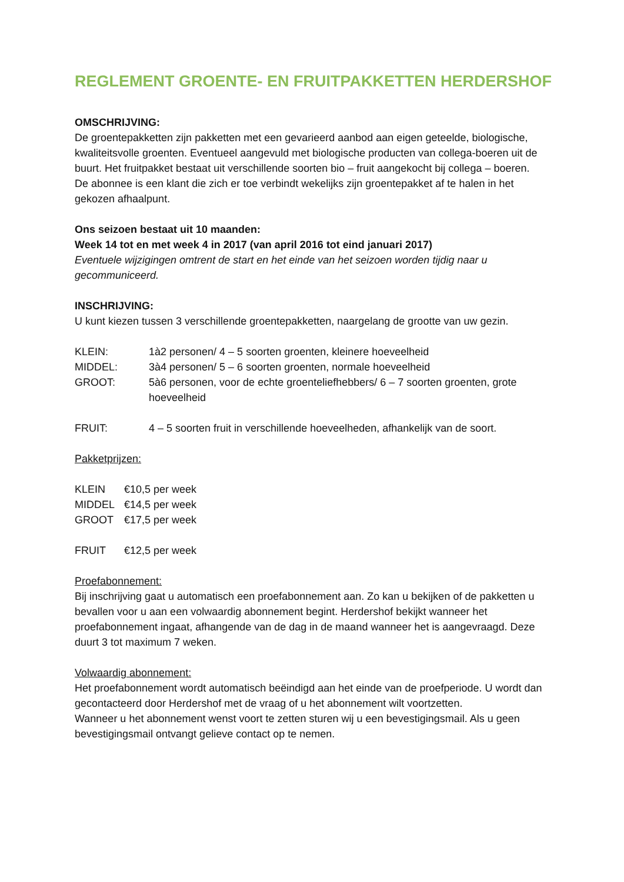REGLEMENT GROENTE- EN FRUITPAKKETTEN HERDERSHOF
OMSCHRIJVING:
De groentepakketten zijn pakketten met een gevarieerd aanbod aan eigen geteelde, biologische, kwaliteitsvolle groenten. Eventueel aangevuld met biologische producten van collega-boeren uit de buurt. Het fruitpakket bestaat uit verschillende soorten bio – fruit aangekocht bij collega – boeren.
De abonnee is een klant die zich er toe verbindt wekelijks zijn groentepakket af te halen in het gekozen afhaalpunt.
Ons seizoen bestaat uit 10 maanden:
Week 14 tot en met week 4 in 2017 (van april 2016 tot eind januari 2017)
Eventuele wijzigingen omtrent de start en het einde van het seizoen worden tijdig naar u gecommuniceerd.
INSCHRIJVING:
U kunt kiezen tussen 3 verschillende groentepakketten, naargelang de grootte van uw gezin.
| KLEIN: | 1à2 personen/ 4 – 5 soorten groenten, kleinere hoeveelheid |
| MIDDEL: | 3à4 personen/ 5 – 6 soorten groenten, normale hoeveelheid |
| GROOT: | 5à6 personen, voor de echte groenteliefhebbers/ 6 – 7 soorten groenten, grote hoeveelheid |
| FRUIT: | 4 – 5 soorten fruit in verschillende hoeveelheden, afhankelijk van de soort. |
Pakketprijzen:
| KLEIN | €10,5 per week |
| MIDDEL | €14,5 per week |
| GROOT | €17,5 per week |
| FRUIT | €12,5 per week |
Proefabonnement:
Bij inschrijving gaat u automatisch een proefabonnement aan. Zo kan u bekijken of de pakketten u bevallen voor u aan een volwaardig abonnement begint. Herdershof bekijkt wanneer het proefabonnement ingaat, afhangende van de dag in de maand wanneer het is aangevraagd. Deze duurt 3 tot maximum 7 weken.
Volwaardig abonnement:
Het proefabonnement wordt automatisch beëindigd aan het einde van de proefperiode. U wordt dan gecontacteerd door Herdershof met de vraag of u het abonnement wilt voortzetten.
Wanneer u het abonnement wenst voort te zetten sturen wij u een bevestigingsmail. Als u geen bevestigingsmail ontvangt gelieve contact op te nemen.